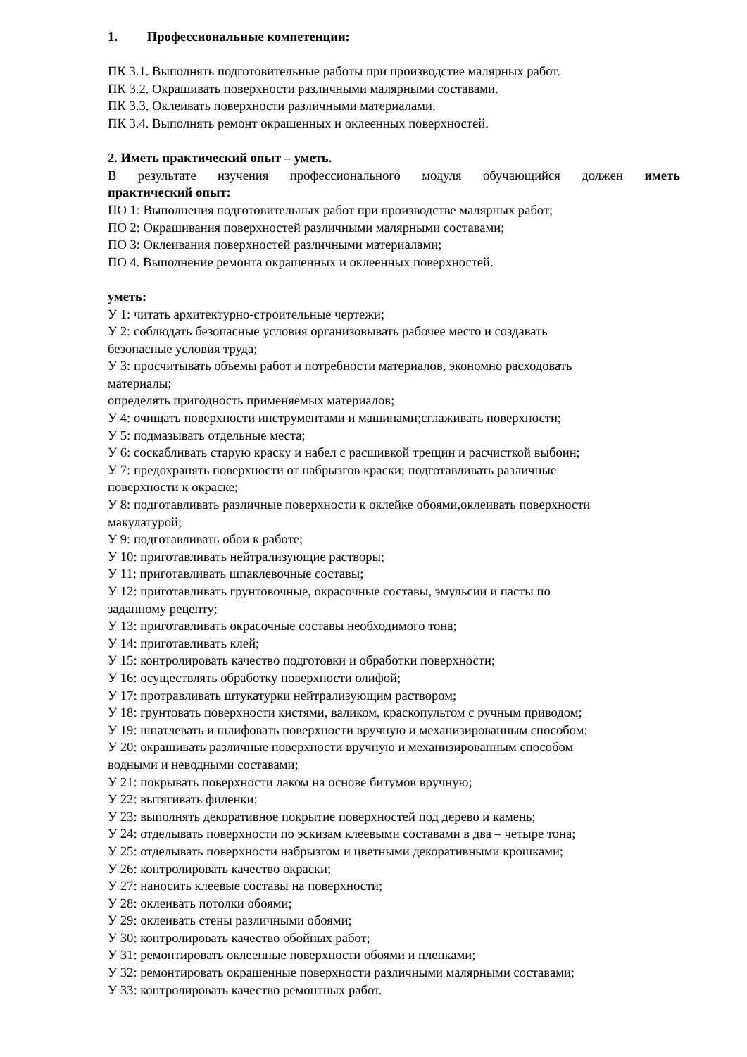1. Профессиональные компетенции:
ПК 3.1. Выполнять подготовительные работы при производстве малярных работ.
ПК 3.2. Окрашивать поверхности различными малярными составами.
ПК 3.3. Оклеивать поверхности различными материалами.
ПК 3.4. Выполнять ремонт окрашенных и оклеенных поверхностей.
2. Иметь практический опыт – уметь.
В результате изучения профессионального модуля обучающийся должен иметь
практический опыт:
ПО 1: Выполнения подготовительных работ при производстве малярных работ;
ПО 2: Окрашивания поверхностей различными малярными составами;
ПО 3: Оклеивания поверхностей различными материалами;
ПО 4. Выполнение ремонта окрашенных и оклеенных поверхностей.
уметь:
У 1: читать архитектурно-строительные чертежи;
У 2: соблюдать безопасные условия организовывать рабочее место и создавать
безопасные условия труда;
У 3: просчитывать объемы работ и потребности материалов, экономно расходовать
материалы;
определять пригодность применяемых материалов;
У 4: очищать поверхности инструментами и машинами;сглаживать поверхности;
У 5: подмазывать отдельные места;
У 6: соскабливать старую краску и набел с расшивкой трещин и расчисткой выбоин;
У 7: предохранять поверхности от набрызгов краски; подготавливать различные
поверхности к окраске;
У 8: подготавливать различные поверхности к оклейке обоями,оклеивать поверхности
макулатурой;
У 9: подготавливать обои к работе;
У 10: приготавливать нейтрализующие растворы;
У 11: приготавливать шпаклевочные составы;
У 12: приготавливать грунтовочные, окрасочные составы, эмульсии и пасты по
заданному рецепту;
У 13: приготавливать окрасочные составы необходимого тона;
У 14: приготавливать клей;
У 15: контролировать качество подготовки и обработки поверхности;
У 16: осуществлять обработку поверхности олифой;
У 17: протравливать штукатурки нейтрализующим раствором;
У 18: грунтовать поверхности кистями, валиком, краскопультом с ручным приводом;
У 19: шпатлевать и шлифовать поверхности вручную и механизированным способом;
У 20: окрашивать различные поверхности вручную и механизированным способом
водными и неводными составами;
У 21: покрывать поверхности лаком на основе битумов вручную;
У 22: вытягивать филенки;
У 23: выполнять декоративное покрытие поверхностей под дерево и камень;
У 24: отделывать поверхности по эскизам клеевыми составами в два – четыре тона;
У 25: отделывать поверхности набрызгом и цветными декоративными крошками;
У 26: контролировать качество окраски;
У 27: наносить клеевые составы на поверхности;
У 28: оклеивать потолки обоями;
У 29: оклеивать стены различными обоями;
У 30: контролировать качество обойных работ;
У 31: ремонтировать оклеенные поверхности обоями и пленками;
У 32: ремонтировать окрашенные поверхности различными малярными составами;
У 33: контролировать качество ремонтных работ.